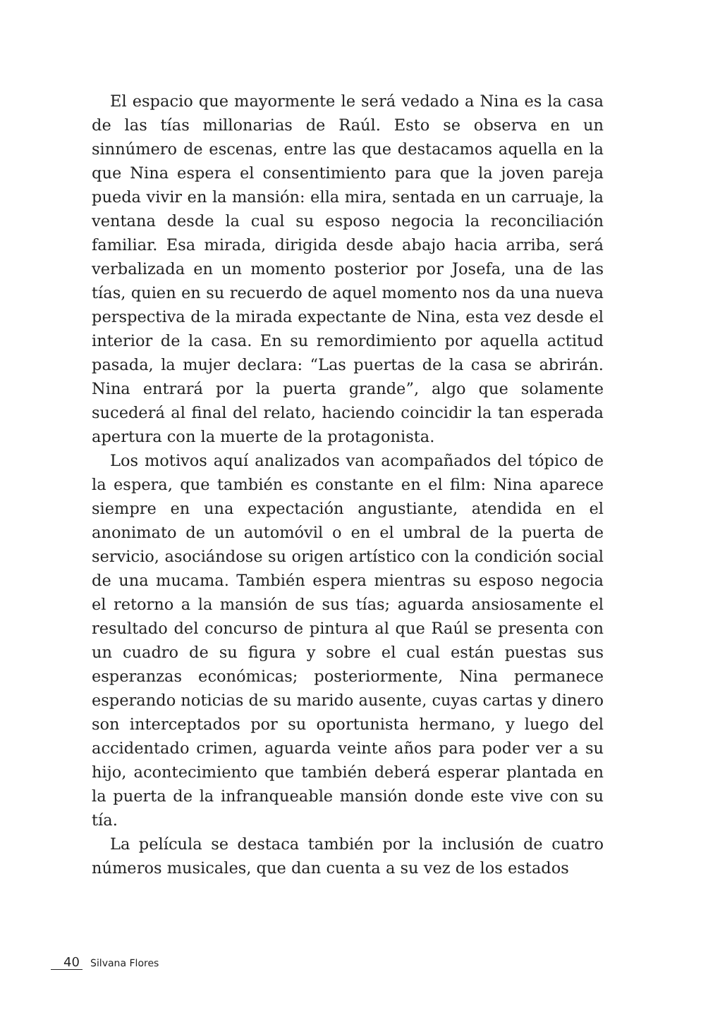El espacio que mayormente le será vedado a Nina es la casa de las tías millonarias de Raúl. Esto se observa en un sinnúmero de escenas, entre las que destacamos aquella en la que Nina espera el consentimiento para que la joven pareja pueda vivir en la mansión: ella mira, sentada en un carruaje, la ventana desde la cual su esposo negocia la reconciliación familiar. Esa mirada, dirigida desde abajo hacia arriba, será verbalizada en un momento posterior por Josefa, una de las tías, quien en su recuerdo de aquel momento nos da una nueva perspectiva de la mirada expectante de Nina, esta vez desde el interior de la casa. En su remordimiento por aquella actitud pasada, la mujer declara: “Las puertas de la casa se abrirán. Nina entrará por la puerta grande”, algo que solamente sucederá al final del relato, haciendo coincidir la tan esperada apertura con la muerte de la protagonista.
Los motivos aquí analizados van acompañados del tópico de la espera, que también es constante en el film: Nina aparece siempre en una expectación angustiante, atendida en el anonimato de un automóvil o en el umbral de la puerta de servicio, asociándose su origen artístico con la condición social de una mucama. También espera mientras su esposo negocia el retorno a la mansión de sus tías; aguarda ansiosamente el resultado del concurso de pintura al que Raúl se presenta con un cuadro de su figura y sobre el cual están puestas sus esperanzas económicas; posteriormente, Nina permanece esperando noticias de su marido ausente, cuyas cartas y dinero son interceptados por su oportunista hermano, y luego del accidentado crimen, aguarda veinte años para poder ver a su hijo, acontecimiento que también deberá esperar plantada en la puerta de la infranqueable mansión donde este vive con su tía.
La película se destaca también por la inclusión de cuatro números musicales, que dan cuenta a su vez de los estados
40 Silvana Flores